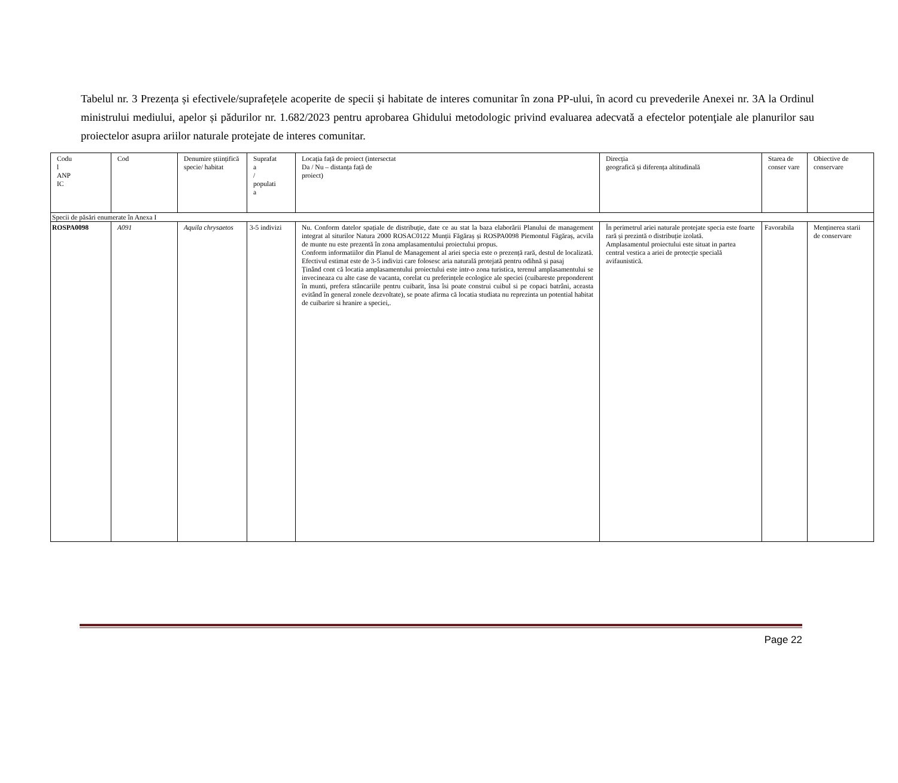Tabelul nr. 3 Prezența și efectivele/suprafețele acoperite de specii și habitate de interes comunitar în zona PP-ului, în acord cu prevederile Anexei nr. 3A la Ordinul ministrului mediului, apelor și pădurilor nr. 1.682/2023 pentru aprobarea Ghidului metodologic privind evaluarea adecvată a efectelor potenţiale ale planurilor sau proiectelor asupra ariilor naturale protejate de interes comunitar.
| Codu l ANP IC | Cod | Denumire științifică specie/ habitat | Suprafat a / populati a | Locația față de proiect (intersectat Da / Nu – distanța față de proiect) | Direcția geografică și diferența altitudinală | Starea de conser vare | Obiective de conservare |
| Specii de păsări enumerate în Anexa I | | | | | | | |
| ROSPA0098 | A091 | Aquila chrysaetos | 3-5 indivizi | Nu. Conform datelor spațiale de distribuție, date ce au stat la baza elaborării Planului de management integrat al siturilor Natura 2000 ROSAC0122 Munții Făgăraș și ROSPA0098 Piemontul Făgăraș, acvila de munte nu este prezentă în zona amplasamentului proiectului propus. Conform informatiilor din Planul de Management al ariei specia este o prezență rară, destul de localizată. Efectivul estimat este de 3-5 indivizi care folosesc aria naturală protejată pentru odihnă și pasaj Ținând cont că locatia amplasamentului proiectului este intr-o zona turistica, terenul amplasamentului se invecineaza cu alte case de vacanta, corelat cu preferințele ecologice ale speciei (cuibareste preponderent în munti, prefera stâncariile pentru cuibarit, însa îsi poate construi cuibul si pe copaci batrâni, aceasta evitând în general zonele dezvoltate), se poate afirma că locatia studiata nu reprezinta un potential habitat de cuibarire si hranire a speciei,. | În perimetrul ariei naturale protejate specia este foarte rară și prezintă o distribuție izolată. Amplasamentul proiectului este situat in partea central vestica a ariei de protecție specială avifaunistică. | Favorabila | Menținerea starii de conservare |
Page 22